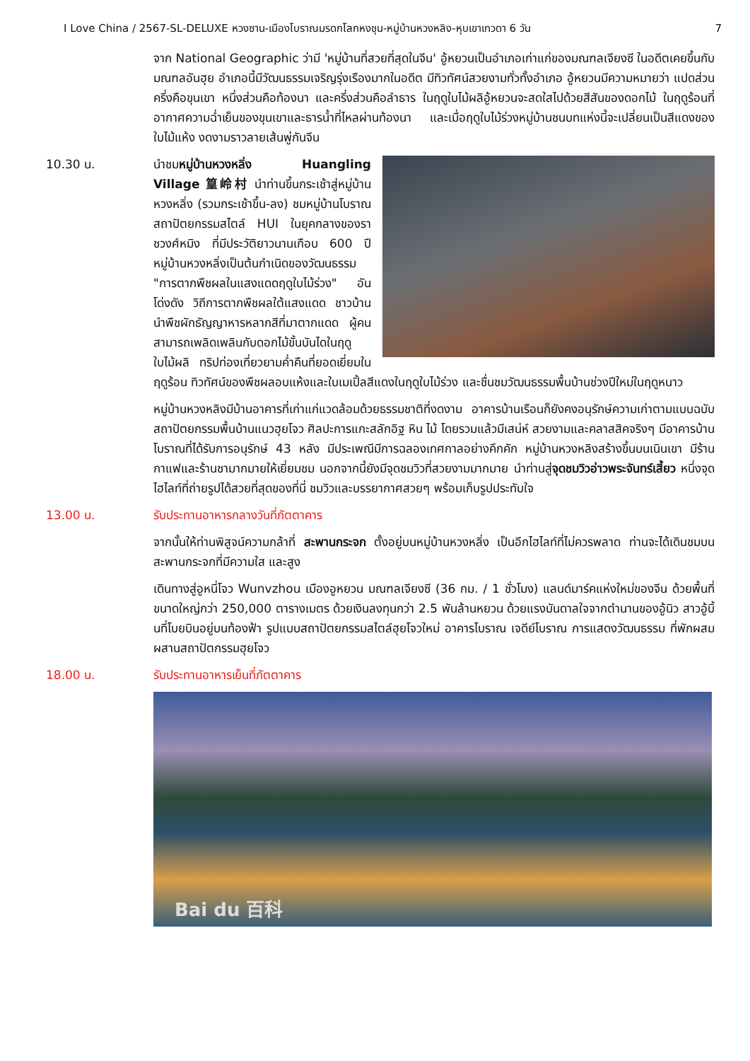I Love China / 2567-SL-DELUXE หวงซาน-เมืองโบราณมรดกโลกหงชุน-หมู่บ้านหวงหลิง-หุบเขาเทวดา 6 วัน 7
จาก National Geographic ว่ามี 'หมู่บ้านที่สวยที่สุดในจีน' อู้หยวนเป็นอำเภอเก่าแก่ของมณฑลเจียงซี ในอดีตเคยขึ้นกับมณฑลอันฮุย อำเภอนี้มีวัฒนธรรมเจริญรุ่งเรืองมากในอดีต มีทิวทัศน์สวยงามทั่วทั้งอำเภอ อู้หยวนมีความหมายว่า แปดส่วนครึ่งคือขุนเขา หนึ่งส่วนคือท้องนา และครึ่งส่วนคือลำธาร ในฤดูใบไม้ผลิอู้หยวนจะสดใสไปด้วยสีสันของดอกไม้ ในฤดูร้อนที่อากาศความฉ่ำเย็นของขุนเขาและธารน้ำที่ไหลผ่านท้องนา และเมื่อฤดูใบไม้ร่วงหมู่บ้านชนบทแห่งนี้จะเปลี่ยนเป็นสีแดงของใบไม้แห้ง งดงามราวลายเส้นพู่กันจีน
10.30 น. นำชมหมู่บ้านหวงหลิ่ง Huangling Village 篁岭村 นำท่านขึ้นกระเช้าสู่หมู่บ้านหวงหลิ่ง (รวมกระเช้าขึ้น-ลง) ชมหมู่บ้านโบราณสถาปัตยกรรมสไตล์ HUI ในยุคกลางของราชวงศ์หมิง ที่มีประวัติยาวนานเกือบ 600 ปี หมู่บ้านหวงหลิ่งเป็นต้นกำเนิดของวัฒนธรรม "การตากพืชผลในแสงแดดฤดูใบไม้ร่วง" อันโด่งดัง วิถีการตากพืชผลใต้แสงแดด ชาวบ้านนำพืชผักธัญญาหารหลากสีที่มาตากแดด ผู้คนสามารถเพลิดเพลินกับดอกไม้ขั้นบันไดในฤดูใบไม้ผลิ ทริปท่องเที่ยวยามค่ำคืนที่ยอดเยี่ยมในฤดูร้อน ทิวทัศน์ของพืชผลอบแห้งและใบเมเปิ้ลสีแดงในฤดูใบไม้ร่วง และชื่นชมวัฒนธรรมพื้นบ้านช่วงปีใหม่ในฤดูหนาว
หมู่บ้านหวงหลิงมีบ้านอาคารที่เก่าแก่แวดล้อมด้วยธรรมชาติที่งดงาม อาคารบ้านเรือนก็ยังคงอนุรักษ์ความเก่าตามแบบฉบับสถาปัตยกรรมพื้นบ้านแนวฮุยโจว ศิลปะการแกะสลักอิฐ หิน ไม้ โดยรวมแล้วมีเสน่ห์ สวยงามและคลาสสิคจริงๆ มีอาคารบ้านโบราณที่ได้รับการอนุรักษ์ 43 หลัง มีประเพณีมีการฉลองเทศกาลอย่างคึกคัก หมู่บ้านหวงหลิงสร้างขึ้นบนเนินเขา มีร้านกาแฟและร้านชามากมายให้เยี่ยมชม นอกจากนี้ยังมีจุดชมวิวที่สวยงามมากมาย นำท่านสู่จุดชมวิวอ่าวพระจันทร์เสี้ยว หนึ่งจุดไฮไลท์ที่ถ่ายรูปได้สวยที่สุดของที่นี่ ชมวิวและบรรยากาศสวยๆ พร้อมเก็บรูปประทับใจ
13.00 น. รับประทานอาหารกลางวันที่ภัตตาคาร
จากนั้นให้ท่านพิสูจน์ความกล้าที่ สะพานกระจก ตั้งอยู่บนหมู่บ้านหวงหลิ่ง เป็นอีกไฮไลท์ที่ไม่ควรพลาด ท่านจะได้เดินชมบนสะพานกระจกที่มีความใส และสูง
เดินทางสู่อูหนี่โจว Wunvzhou เมืองอูหยวน มณฑลเจียงซี (36 กม. / 1 ชั่วโมง) แลนด์มาร์คแห่งใหม่ของจีน ด้วยพื้นที่ขนาดใหญ่กว่า 250,000 ตารางเมตร ด้วยเงินลงทุนกว่า 2.5 พันล้านหยวน ด้วยแรงบันดาลใจจากตำนานของอู้นิว สาวอู้บิ้นที่โบยบินอยู่บนท้องฟ้า รูปแบบสถาปัตยกรรมสไตล์ฮุยโจวใหม่ อาคารโบราณ เจดีย์โบราณ การแสดงวัฒนธรรม ที่พักผสมผสานสถาปัตกรรมฮุยโจว
18.00 น. รับประทานอาหารเย็นที่ภัตตาคาร
Bai du 百科